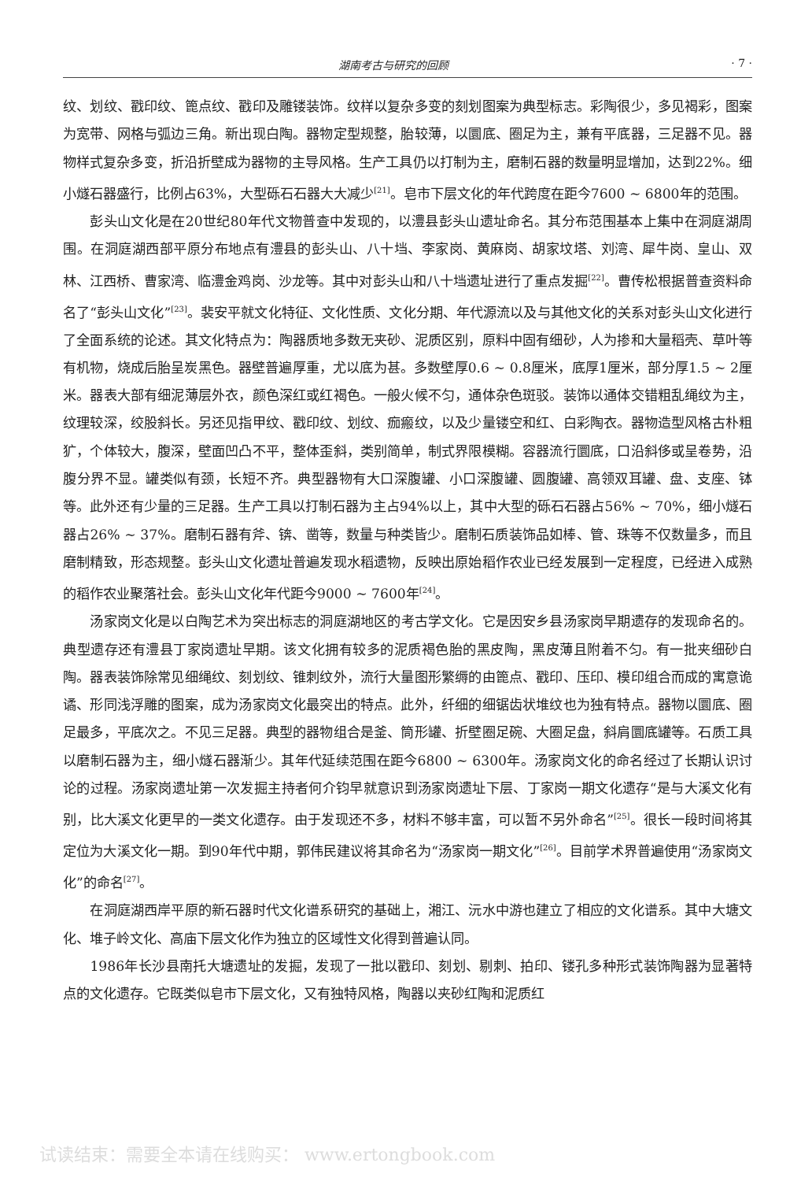湖南考古与研究的回顾 · 7 ·
纹、划纹、戳印纹、篦点纹、戳印及雕镂装饰。纹样以复杂多变的刻划图案为典型标志。彩陶很少，多见褐彩，图案为宽带、网格与弧边三角。新出现白陶。器物定型规整，胎较薄，以圜底、圈足为主，兼有平底器，三足器不见。器物样式复杂多变，折沿折壁成为器物的主导风格。生产工具仍以打制为主，磨制石器的数量明显增加，达到22%。细小燧石器盛行，比例占63%，大型砾石石器大大减少<sup>[21]</sup>。皂市下层文化的年代跨度在距今7600 ~ 6800年的范围。
彭头山文化是在20世纪80年代文物普查中发现的，以澧县彭头山遗址命名。其分布范围基本上集中在洞庭湖周围。在洞庭湖西部平原分布地点有澧县的彭头山、八十垱、李家岗、黄麻岗、胡家坟塔、刘湾、犀牛岗、皇山、双林、江西桥、曹家湾、临澧金鸡岗、沙龙等。其中对彭头山和八十垱遗址进行了重点发掘<sup>[22]</sup>。曹传松根据普查资料命名了“彭头山文化”<sup>[23]</sup>。裴安平就文化特征、文化性质、文化分期、年代源流以及与其他文化的关系对彭头山文化进行了全面系统的论述。其文化特点为：陶器质地多数无夹砂、泥质区别，原料中固有细砂，人为掺和大量稻壳、草叶等有机物，烧成后胎呈炭黑色。器壁普遍厚重，尤以底为甚。多数壁厚0.6 ~ 0.8厘米，底厚1厘米，部分厚1.5 ~ 2厘米。器表大部有细泥薄层外衣，颜色深红或红褐色。一般火候不匀，通体杂色斑驳。装饰以通体交错粗乱绳纹为主，纹理较深，绞股斜长。另还见指甲纹、戳印纹、划纹、痂瘢纹，以及少量镂空和红、白彩陶衣。器物造型风格古朴粗犷，个体较大，腹深，壁面凹凸不平，整体歪斜，类别简单，制式界限模糊。容器流行圜底，口沿斜侈或呈卷势，沿腹分界不显。罐类似有颈，长短不齐。典型器物有大口深腹罐、小口深腹罐、圆腹罐、高领双耳罐、盘、支座、钵等。此外还有少量的三足器。生产工具以打制石器为主占94%以上，其中大型的砾石石器占56% ~ 70%，细小燧石器占26% ~ 37%。磨制石器有斧、锛、凿等，数量与种类皆少。磨制石质装饰品如棒、管、珠等不仅数量多，而且磨制精致，形态规整。彭头山文化遗址普遍发现水稻遗物，反映出原始稻作农业已经发展到一定程度，已经进入成熟的稻作农业聚落社会。彭头山文化年代距今9000 ~ 7600年<sup>[24]</sup>。
汤家岗文化是以白陶艺术为突出标志的洞庭湖地区的考古学文化。它是因安乡县汤家岗早期遗存的发现命名的。典型遗存还有澧县丁家岗遗址早期。该文化拥有较多的泥质褐色胎的黑皮陶，黑皮薄且附着不匀。有一批夹细砂白陶。器表装饰除常见细绳纹、刻划纹、锥刺纹外，流行大量图形繁缛的由篦点、戳印、压印、模印组合而成的寓意诡谲、形同浅浮雕的图案，成为汤家岗文化最突出的特点。此外，纤细的细锯齿状堆纹也为独有特点。器物以圜底、圈足最多，平底次之。不见三足器。典型的器物组合是釜、筒形罐、折壁圈足碗、大圈足盘，斜肩圜底罐等。石质工具以磨制石器为主，细小燧石器渐少。其年代延续范围在距今6800 ~ 6300年。汤家岗文化的命名经过了长期认识讨论的过程。汤家岗遗址第一次发掘主持者何介钧早就意识到汤家岗遗址下层、丁家岗一期文化遗存“是与大溪文化有别，比大溪文化更早的一类文化遗存。由于发现还不多，材料不够丰富，可以暂不另外命名”<sup>[25]</sup>。很长一段时间将其定位为大溪文化一期。到90年代中期，郭伟民建议将其命名为“汤家岗一期文化”<sup>[26]</sup>。目前学术界普遍使用“汤家岗文化”的命名<sup>[27]</sup>。
在洞庭湖西岸平原的新石器时代文化谱系研究的基础上，湘江、沅水中游也建立了相应的文化谱系。其中大塘文化、堆子岭文化、高庙下层文化作为独立的区域性文化得到普遍认同。
1986年长沙县南托大塘遗址的发掘，发现了一批以戳印、刻划、剔刺、拍印、镂孔多种形式装饰陶器为显著特点的文化遗存。它既类似皂市下层文化，又有独特风格，陶器以夹砂红陶和泥质红
试读结束：需要全本请在线购买： www.ertongbook.com